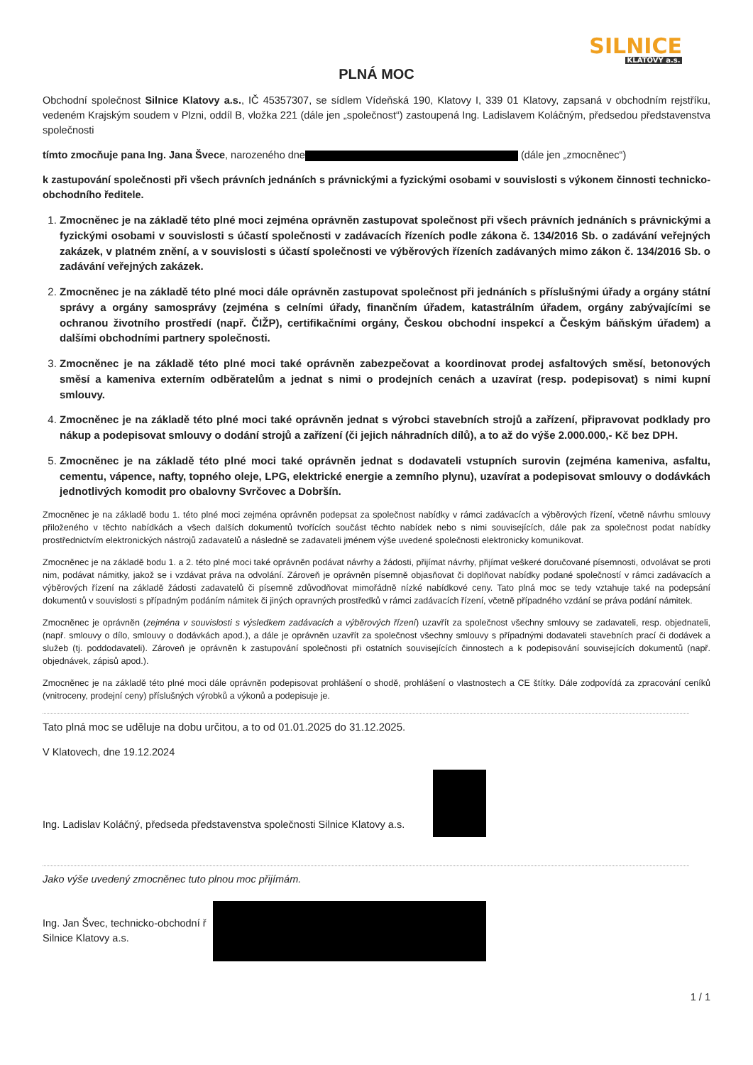SILNICE
KLATOVY a.s.
PLNÁ MOC
Obchodní společnost Silnice Klatovy a.s., IČ 45357307, se sídlem Vídeňská 190, Klatovy I, 339 01 Klatovy, zapsaná v obchodním rejstříku, vedeném Krajským soudem v Plzni, oddíl B, vložka 221 (dále jen „společnost“) zastoupená Ing. Ladislavem Koláčným, předsedou představenstva společnosti
tímto zmocňuje pana Ing. Jana Švece, narozeného dne (dále jen „zmocněnec“)
k zastupování společnosti při všech právních jednáních s právnickými a fyzickými osobami v souvislosti s výkonem činnosti technicko-obchodního ředitele.
1. Zmocněnec je na základě této plné moci zejména oprávněn zastupovat společnost při všech právních jednáních s právnickými a fyzickými osobami v souvislosti s účastí společnosti v zadávacích řízeních podle zákona č. 134/2016 Sb. o zadávání veřejných zakázek, v platném znění, a v souvislosti s účastí společnosti ve výběrových řízeních zadávaných mimo zákon č. 134/2016 Sb. o zadávání veřejných zakázek.
2. Zmocněnec je na základě této plné moci dále oprávněn zastupovat společnost při jednáních s příslušnými úřady a orgány státní správy a orgány samosprávy (zejména s celními úřady, finančním úřadem, katastrálním úřadem, orgány zabývajícími se ochranou životního prostředí (např. ČIŽP), certifikačními orgány, Českou obchodní inspekcí a Českým báňským úřadem) a dalšími obchodními partnery společnosti.
3. Zmocněnec je na základě této plné moci také oprávněn zabezpečovat a koordinovat prodej asfaltových směsí, betonových směsí a kameniva externím odběratelům a jednat s nimi o prodejních cenách a uzavírat (resp. podepisovat) s nimi kupní smlouvy.
4. Zmocněnec je na základě této plné moci také oprávněn jednat s výrobci stavebních strojů a zařízení, připravovat podklady pro nákup a podepisovat smlouvy o dodání strojů a zařízení (či jejich náhradních dílů), a to až do výše 2.000.000,- Kč bez DPH.
5. Zmocněnec je na základě této plné moci také oprávněn jednat s dodavateli vstupních surovin (zejména kameniva, asfaltu, cementu, vápence, nafty, topného oleje, LPG, elektrické energie a zemního plynu), uzavírat a podepisovat smlouvy o dodávkách jednotlivých komodit pro obalovny Svrčovec a Dobršín.
Zmocněnec je na základě bodu 1. této plné moci zejména oprávněn podepsat za společnost nabídky v rámci zadávacích a výběrových řízení, včetně návrhu smlouvy přiloženého v těchto nabídkách a všech dalších dokumentů tvořících součást těchto nabídek nebo s nimi souvisejících, dále pak za společnost podat nabídky prostřednictvím elektronických nástrojů zadavatelů a následně se zadavateli jménem výše uvedené společnosti elektronicky komunikovat.
Zmocněnec je na základě bodu 1. a 2. této plné moci také oprávněn podávat návrhy a žádosti, přijímat návrhy, přijímat veškeré doručované písemnosti, odvolávat se proti nim, podávat námitky, jakož se i vzdávat práva na odvolání. Zároveň je oprávněn písemně objasňovat či doplňovat nabídky podané společností v rámci zadávacích a výběrových řízení na základě žádosti zadavatelů či písemně zdůvodňovat mimořádně nízké nabídkové ceny. Tato plná moc se tedy vztahuje také na podepsání dokumentů v souvislosti s případným podáním námitek či jiných opravných prostředků v rámci zadávacích řízení, včetně případného vzdání se práva podání námitek.
Zmocněnec je oprávněn (zejména v souvislosti s výsledkem zadávacích a výběrových řízení) uzavřít za společnost všechny smlouvy se zadavateli, resp. objednateli, (např. smlouvy o dílo, smlouvy o dodávkách apod.), a dále je oprávněn uzavřít za společnost všechny smlouvy s případnými dodavateli stavebních prací či dodávek a služeb (tj. poddodavateli). Zároveň je oprávněn k zastupování společnosti při ostatních souvisejících činnostech a k podepisování souvisejících dokumentů (např. objednávek, zápisů apod.).
Zmocněnec je na základě této plné moci dále oprávněn podepisovat prohlášení o shodě, prohlášení o vlastnostech a CE štítky. Dále zodpovídá za zpracování ceníků (vnitroceny, prodejní ceny) příslušných výrobků a výkonů a podepisuje je.
Tato plná moc se uděluje na dobu určitou, a to od 01.01.2025 do 31.12.2025.
V Klatovech, dne 19.12.2024
Ing. Ladislav Koláčný, předseda představenstva společnosti Silnice Klatovy a.s.
Jako výše uvedený zmocněnec tuto plnou moc přijímám.
Ing. Jan Švec, technicko-obchodní ř
Silnice Klatovy a.s.
1 / 1